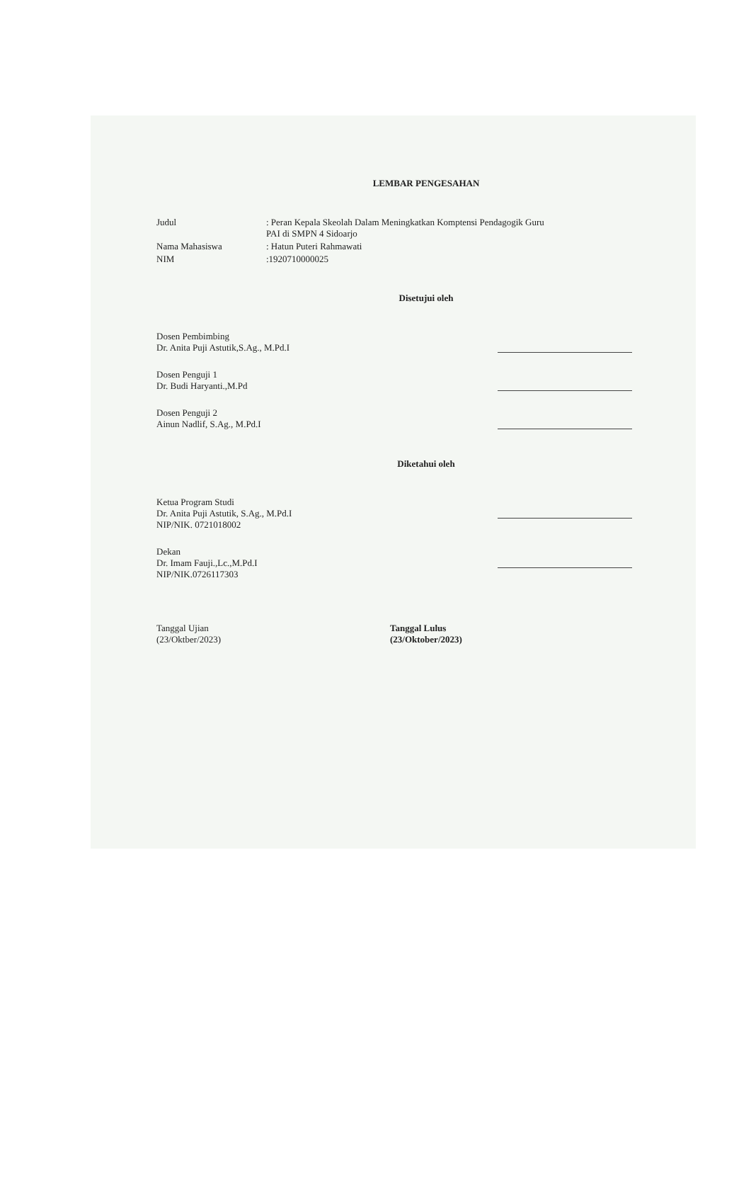LEMBAR PENGESAHAN
| Judul | : Peran Kepala Skeolah Dalam Meningkatkan Komptensi Pendagogik Guru PAI di SMPN 4 Sidoarjo |
| Nama Mahasiswa | : Hatun Puteri Rahmawati |
| NIM | :1920710000025 |
Disetujui oleh
Dosen Pembimbing
Dr. Anita Puji Astutik,S.Ag., M.Pd.I
Dosen Penguji 1
Dr. Budi Haryanti.,M.Pd
Dosen Penguji 2
Ainun Nadlif, S.Ag., M.Pd.I
Diketahui oleh
Ketua Program Studi
Dr. Anita Puji Astutik, S.Ag., M.Pd.I
NIP/NIK. 0721018002
Dekan
Dr. Imam Fauji.,Lc.,M.Pd.I
NIP/NIK.0726117303
Tanggal Ujian
(23/Oktber/2023)
Tanggal Lulus
(23/Oktober/2023)